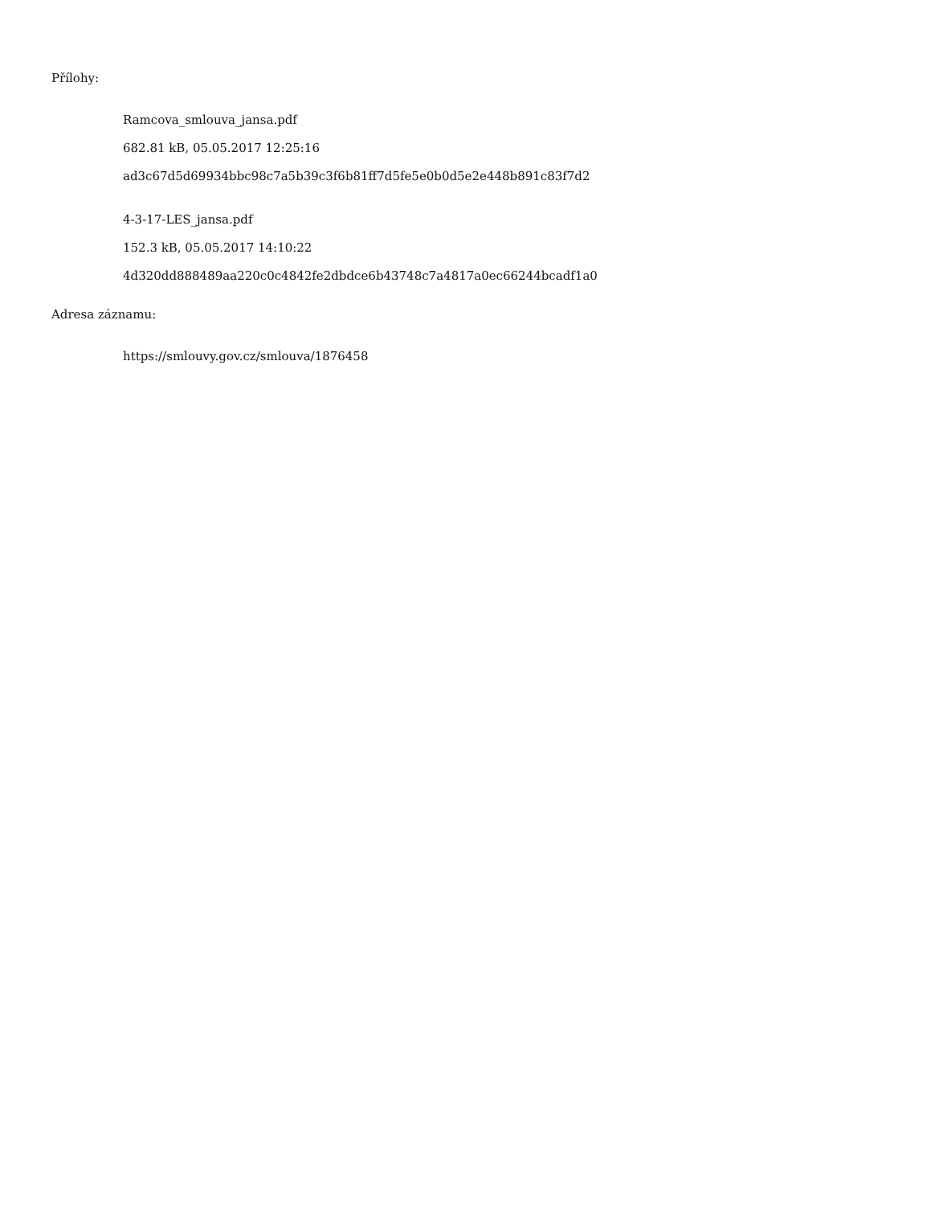Přílohy:
Ramcova_smlouva_jansa.pdf
682.81 kB, 05.05.2017 12:25:16
ad3c67d5d69934bbc98c7a5b39c3f6b81ff7d5fe5e0b0d5e2e448b891c83f7d2
4-3-17-LES_jansa.pdf
152.3 kB, 05.05.2017 14:10:22
4d320dd888489aa220c0c4842fe2dbdce6b43748c7a4817a0ec66244bcadf1a0
Adresa záznamu:
https://smlouvy.gov.cz/smlouva/1876458